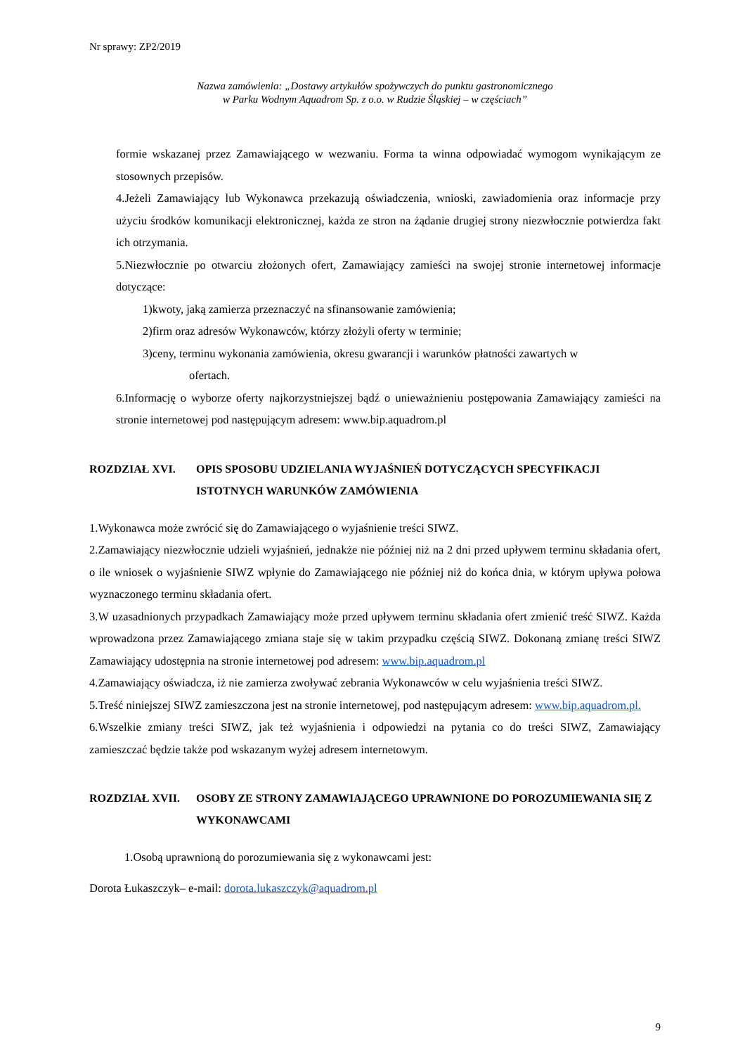Nr sprawy: ZP2/2019
Nazwa zamówienia: „Dostawy artykułów spożywczych do punktu gastronomicznego
w Parku Wodnym Aquadrom Sp. z o.o. w Rudzie Śląskiej – w częściach”
formie wskazanej przez Zamawiającego w wezwaniu. Forma ta winna odpowiadać wymogom wynikającym ze stosownych przepisów.
4.Jeżeli Zamawiający lub Wykonawca przekazują oświadczenia, wnioski, zawiadomienia oraz informacje przy użyciu środków komunikacji elektronicznej, każda ze stron na żądanie drugiej strony niezwłocznie potwierdza fakt ich otrzymania.
5.Niezwłocznie po otwarciu złożonych ofert, Zamawiający zamieści na swojej stronie internetowej informacje dotyczące:
1)kwoty, jaką zamierza przeznaczyć na sfinansowanie zamówienia;
2)firm oraz adresów Wykonawców, którzy złożyli oferty w terminie;
3)ceny, terminu wykonania zamówienia, okresu gwarancji i warunków płatności zawartych w
ofertach.
6.Informację o wyborze oferty najkorzystniejszej bądź o unieważnieniu postępowania Zamawiający zamieści na stronie internetowej pod następującym adresem: www.bip.aquadrom.pl
ROZDZIAŁ XVI. OPIS SPOSOBU UDZIELANIA WYJAŚNIEŃ DOTYCZĄCYCH SPECYFIKACJI ISTOTNYCH WARUNKÓW ZAMÓWIENIA
1.Wykonawca może zwrócić się do Zamawiającego o wyjaśnienie treści SIWZ.
2.Zamawiający niezwłocznie udzieli wyjaśnień, jednakże nie później niż na 2 dni przed upływem terminu składania ofert, o ile wniosek o wyjaśnienie SIWZ wpłynie do Zamawiającego nie później niż do końca dnia, w którym upływa połowa wyznaczonego terminu składania ofert.
3.W uzasadnionych przypadkach Zamawiający może przed upływem terminu składania ofert zmienić treść SIWZ. Każda wprowadzona przez Zamawiającego zmiana staje się w takim przypadku częścią SIWZ. Dokonaną zmianę treści SIWZ Zamawiający udostępnia na stronie internetowej pod adresem: www.bip.aquadrom.pl
4.Zamawiający oświadcza, iż nie zamierza zwoływać zebrania Wykonawców w celu wyjaśnienia treści SIWZ.
5.Treść niniejszej SIWZ zamieszczona jest na stronie internetowej, pod następującym adresem: www.bip.aquadrom.pl.
6.Wszelkie zmiany treści SIWZ, jak też wyjaśnienia i odpowiedzi na pytania co do treści SIWZ, Zamawiający zamieszczać będzie także pod wskazanym wyżej adresem internetowym.
ROZDZIAŁ XVII. OSOBY ZE STRONY ZAMAWIAJĄCEGO UPRAWNIONE DO POROZUMIEWANIA SIĘ Z WYKONAWCAMI
1.Osobą uprawnioną do porozumiewania się z wykonawcami jest:
Dorota Łukaszczyk– e-mail: dorota.lukaszczyk@aquadrom.pl
9